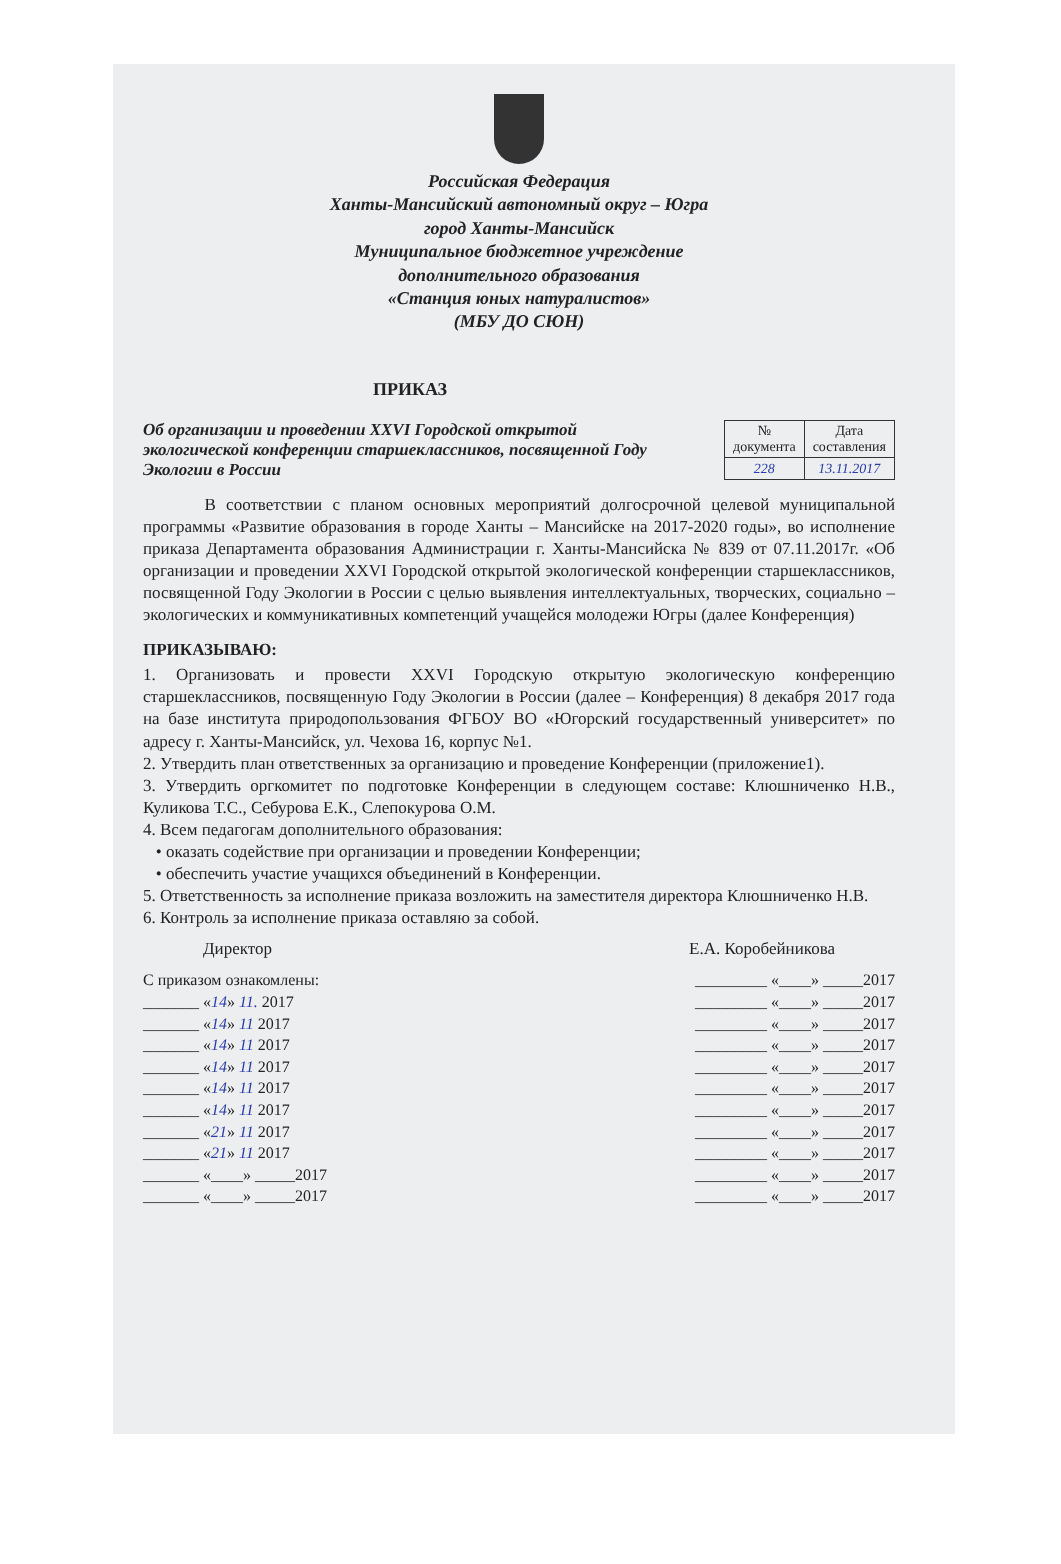Российская Федерация
Ханты-Мансийский автономный округ – Югра
город Ханты-Мансийск
Муниципальное бюджетное учреждение
дополнительного образования
«Станция юных натуралистов»
(МБУ ДО СЮН)
ПРИКАЗ
Об организации и проведении XXVI Городской открытой экологической конференции старшеклассников, посвященной Году Экологии в России
| № документа | Дата составления |
| --- | --- |
| 228 | 13.11.2017 |
В соответствии с планом основных мероприятий долгосрочной целевой муниципальной программы «Развитие образования в городе Ханты – Мансийске на 2017-2020 годы», во исполнение приказа Департамента образования Администрации г. Ханты-Мансийска № 839 от 07.11.2017г. «Об организации и проведении XXVI Городской открытой экологической конференции старшеклассников, посвященной Году Экологии в России с целью выявления интеллектуальных, творческих, социально – экологических и коммуникативных компетенций учащейся молодежи Югры (далее Конференция)
ПРИКАЗЫВАЮ:
1. Организовать и провести XXVI Городскую открытую экологическую конференцию старшеклассников, посвященную Году Экологии в России (далее – Конференция) 8 декабря 2017 года на базе института природопользования ФГБОУ ВО «Югорский государственный университет» по адресу г. Ханты-Мансийск, ул. Чехова 16, корпус №1.
2. Утвердить план ответственных за организацию и проведение Конференции (приложение1).
3. Утвердить оргкомитет по подготовке Конференции в следующем составе: Клюшниченко Н.В., Куликова Т.С., Себурова Е.К., Слепокурова О.М.
4. Всем педагогам дополнительного образования:
• оказать содействие при организации и проведении Конференции;
• обеспечить участие учащихся объединений в Конференции.
5. Ответственность за исполнение приказа возложить на заместителя директора Клюшниченко Н.В.
6. Контроль за исполнение приказа оставляю за собой.
Директор Е.А. Коробейникова
С приказом ознакомлены:
_______ «14» 11. 2017
_______ «14» 11 2017
_______ «14» 11 2017
_______ «14» 11 2017
_______ «14» 11 2017
_______ «14» 11 2017
_______ «21» 11 2017
_______ «21» 11 2017
_______ «____» _____2017
_______ «____» _____2017
_________ «____» _____2017
_________ «____» _____2017
_________ «____» _____2017
_________ «____» _____2017
_________ «____» _____2017
_________ «____» _____2017
_________ «____» _____2017
_________ «____» _____2017
_________ «____» _____2017
_________ «____» _____2017
_________ «____» _____2017